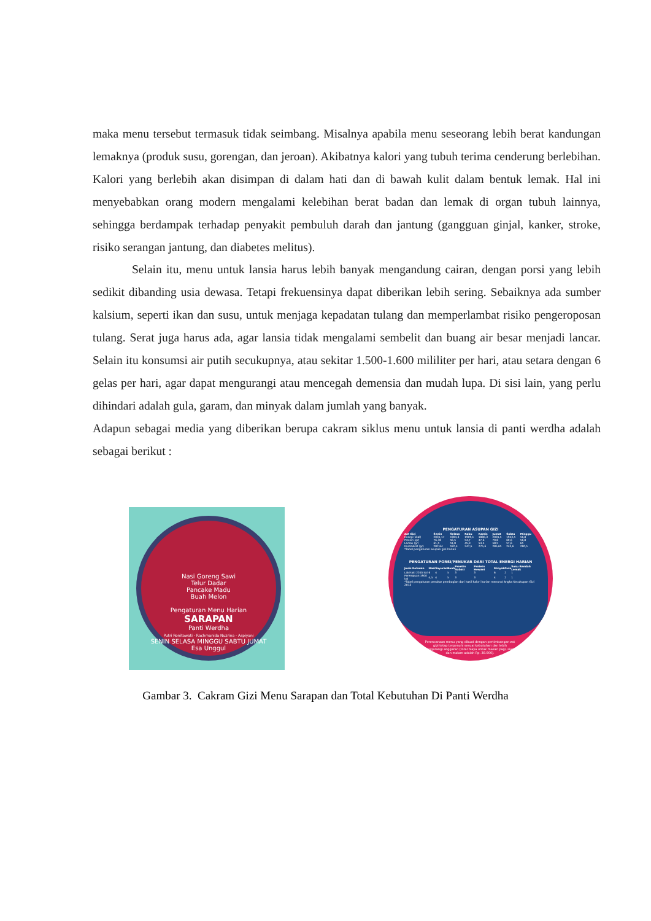maka menu tersebut termasuk tidak seimbang. Misalnya apabila menu seseorang lebih berat kandungan lemaknya (produk susu, gorengan, dan jeroan). Akibatnya kalori yang tubuh terima cenderung berlebihan. Kalori yang berlebih akan disimpan di dalam hati dan di bawah kulit dalam bentuk lemak. Hal ini menyebabkan orang modern mengalami kelebihan berat badan dan lemak di organ tubuh lainnya, sehingga berdampak terhadap penyakit pembuluh darah dan jantung (gangguan ginjal, kanker, stroke, risiko serangan jantung, dan diabetes melitus).
Selain itu, menu untuk lansia harus lebih banyak mengandung cairan, dengan porsi yang lebih sedikit dibanding usia dewasa. Tetapi frekuensinya dapat diberikan lebih sering. Sebaiknya ada sumber kalsium, seperti ikan dan susu, untuk menjaga kepadatan tulang dan memperlambat risiko pengeroposan tulang. Serat juga harus ada, agar lansia tidak mengalami sembelit dan buang air besar menjadi lancar. Selain itu konsumsi air putih secukupnya, atau sekitar 1.500-1.600 mililiter per hari, atau setara dengan 6 gelas per hari, agar dapat mengurangi atau mencegah demensia dan mudah lupa. Di sisi lain, yang perlu dihindari adalah gula, garam, dan minyak dalam jumlah yang banyak.
Adapun sebagai media yang diberikan berupa cakram siklus menu untuk lansia di panti werdha adalah sebagai berikut :
Nasi Goreng Sawi
Telur Dadar
Pancake Madu
Buah Melon
Pengaturan Menu Harian
SARAPAN
Panti Werdha
Putri Ronitawati - Rachmanida Nuzrina - Aspiyani
SENIN SELASA MINGGU SABTU JUMAT
Esa Unggul
PENGATURAN ASUPAN GIZI
| Zat Gizi | Senin | Selasa | Rabu | Kamis | Jumat | Sabtu | Minggu |
| --- | --- | --- | --- | --- | --- | --- | --- |
| Energi (kkal) | 2031,17 | 1904,3 | 1909,1 | 1880,3 | 2001,5 | 1943,5 | 56,8 |
| Protein (gr) | 76,38 | 56,5 | 54,7 | 47,6 | 70,8 | 60,6 | 56,8 |
| Lemak (gr) | 61,5 | 51,8 | 45,3 | 54,5 | 58,5 | 57,6 | 65 |
| Karohidrat (gr) | 282,64 | 182,4 | 247,5 | 275,6 | 285,65 | 243,6 | 280,5 |
*Tabel pengaturan asupan gizi harian
PENGATURAN PORSI/PENUKAR DARI TOTAL ENERGI HARIAN
| Jenis Kelamin | Nasi | Sayuran | Buah | Proetin Nabati | Protein Hewani | Minyak | Gula | Susu Rendah Lemak |
| --- | --- | --- | --- | --- | --- | --- | --- | --- |
| Laki-laki 2200 kal | 6 | 4 | 5 | 3 | 3 | 6 | 2 | 1 |
| Perempuan 1900 kal | 4,5 | 4 | 5 | 3 | 3 | 4 | 2 | 1 |
*Tabel pengaturan penukar pembagian dari hasil kalori harian menurut Angka Kecukupan Gizi 2013
Perencanaan menu yang dibuat dengan pertimbangan zat gizi tetap terpenuhi sesuai kebutuhan dan lebih mengurangi anggaran (total biaya untuk makan pagi, siang dan malam adalah Rp. 38.000).
Gambar 3. Cakram Gizi Menu Sarapan dan Total Kebutuhan Di Panti Werdha